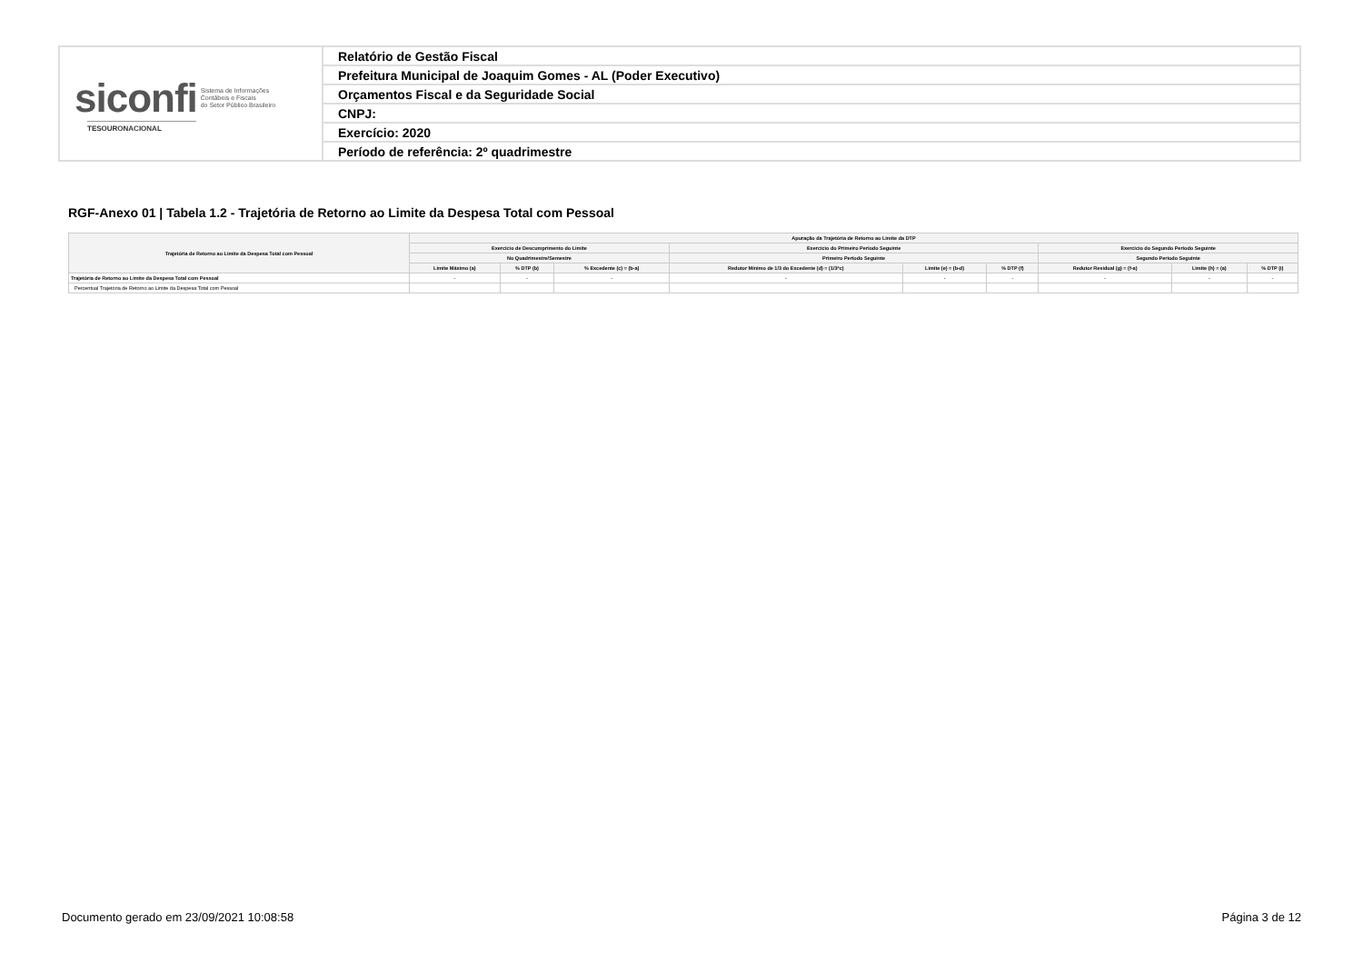| siconfi Sistema de Informações Contábeis e Fiscais do Setor Público Brasileiro TESOURONACIONAL | Relatório de Gestão Fiscal |
| | Prefeitura Municipal de Joaquim Gomes - AL (Poder Executivo) |
| | Orçamentos Fiscal e da Seguridade Social |
| | CNPJ: |
| | Exercício: 2020 |
| | Período de referência: 2º quadrimestre |
RGF-Anexo 01 | Tabela 1.2 - Trajetória de Retorno ao Limite da Despesa Total com Pessoal
| Trajetória de Retorno ao Limite da Despesa Total com Pessoal | Apuração da Trajetória de Retorno ao Limite da DTP | | | | | | | | |
| --- | --- | --- | --- | --- | --- | --- | --- | --- | --- |
| | Exercício de Descumprimento do Limite | | | Exercício do Primeiro Período Seguinte | | | Exercício do Segundo Período Seguinte | | |
| | No Quadrimestre/Semestre | | | Primeiro Período Seguinte | | | Segundo Período Seguinte | | |
| | Limite Máximo (a) | % DTP (b) | % Excedente (c) = (b-a) | Redutor Mínimo de 1/3 do Excedente (d) = (1/3*c) | Limite (e) = (b-d) | % DTP (f) | Redutor Residual (g) = (f-a) | Limite (h) = (a) | % DTP (i) |
| Trajetória de Retorno ao Limite da Despesa Total com Pessoal | - | - | - | - | - | - | - | - | - |
| Percentual Trajetória de Retorno ao Limite da Despesa Total com Pessoal | | | | | | | | | |
Documento gerado em 23/09/2021 10:08:58 Página 3 de 12